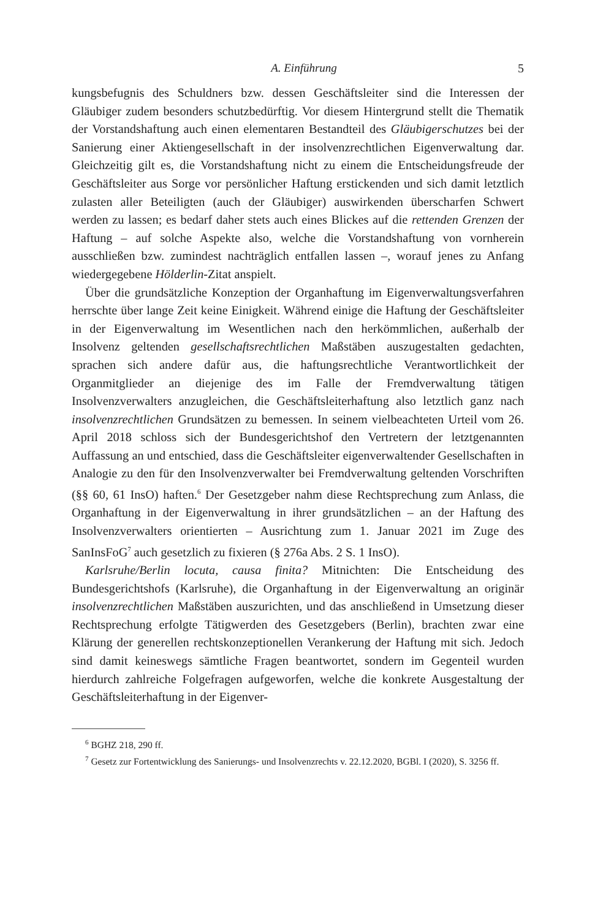A. Einführung 5
kungsbefugnis des Schuldners bzw. dessen Geschäftsleiter sind die Interessen der Gläubiger zudem besonders schutzbedürftig. Vor diesem Hintergrund stellt die Thematik der Vorstandshaftung auch einen elementaren Bestandteil des Gläubigerschutzes bei der Sanierung einer Aktiengesellschaft in der insolvenzrechtlichen Eigenverwaltung dar. Gleichzeitig gilt es, die Vorstandshaftung nicht zu einem die Entscheidungsfreude der Geschäftsleiter aus Sorge vor persönlicher Haftung erstickenden und sich damit letztlich zulasten aller Beteiligten (auch der Gläubiger) auswirkenden überscharfen Schwert werden zu lassen; es bedarf daher stets auch eines Blickes auf die rettenden Grenzen der Haftung – auf solche Aspekte also, welche die Vorstandshaftung von vornherein ausschließen bzw. zumindest nachträglich entfallen lassen –, worauf jenes zu Anfang wiedergegebene Hölderlin-Zitat anspielt.
Über die grundsätzliche Konzeption der Organhaftung im Eigenverwaltungsverfahren herrschte über lange Zeit keine Einigkeit. Während einige die Haftung der Geschäftsleiter in der Eigenverwaltung im Wesentlichen nach den herkömmlichen, außerhalb der Insolvenz geltenden gesellschaftsrechtlichen Maßstäben auszugestalten gedachten, sprachen sich andere dafür aus, die haftungsrechtliche Verantwortlichkeit der Organmitglieder an diejenige des im Falle der Fremdverwaltung tätigen Insolvenzverwalters anzugleichen, die Geschäftsleiterhaftung also letztlich ganz nach insolvenzrechtlichen Grundsätzen zu bemessen. In seinem vielbeachteten Urteil vom 26. April 2018 schloss sich der Bundesgerichtshof den Vertretern der letztgenannten Auffassung an und entschied, dass die Geschäftsleiter eigenverwaltender Gesellschaften in Analogie zu den für den Insolvenzverwalter bei Fremdverwaltung geltenden Vorschriften (§§ 60, 61 InsO) haften.<sup>6</sup> Der Gesetzgeber nahm diese Rechtsprechung zum Anlass, die Organhaftung in der Eigenverwaltung in ihrer grundsätzlichen – an der Haftung des Insolvenzverwalters orientierten – Ausrichtung zum 1. Januar 2021 im Zuge des SanInsFoG<sup>7</sup> auch gesetzlich zu fixieren (§ 276a Abs. 2 S. 1 InsO).
Karlsruhe/Berlin locuta, causa finita? Mitnichten: Die Entscheidung des Bundesgerichtshofs (Karlsruhe), die Organhaftung in der Eigenverwaltung an originär insolvenzrechtlichen Maßstäben auszurichten, und das anschließend in Umsetzung dieser Rechtsprechung erfolgte Tätigwerden des Gesetzgebers (Berlin), brachten zwar eine Klärung der generellen rechtskonzeptionellen Verankerung der Haftung mit sich. Jedoch sind damit keineswegs sämtliche Fragen beantwortet, sondern im Gegenteil wurden hierdurch zahlreiche Folgefragen aufgeworfen, welche die konkrete Ausgestaltung der Geschäftsleiterhaftung in der Eigenver-
<sup>6</sup> BGHZ 218, 290 ff.
<sup>7</sup> Gesetz zur Fortentwicklung des Sanierungs- und Insolvenzrechts v. 22.12.2020, BGBl. I (2020), S. 3256 ff.